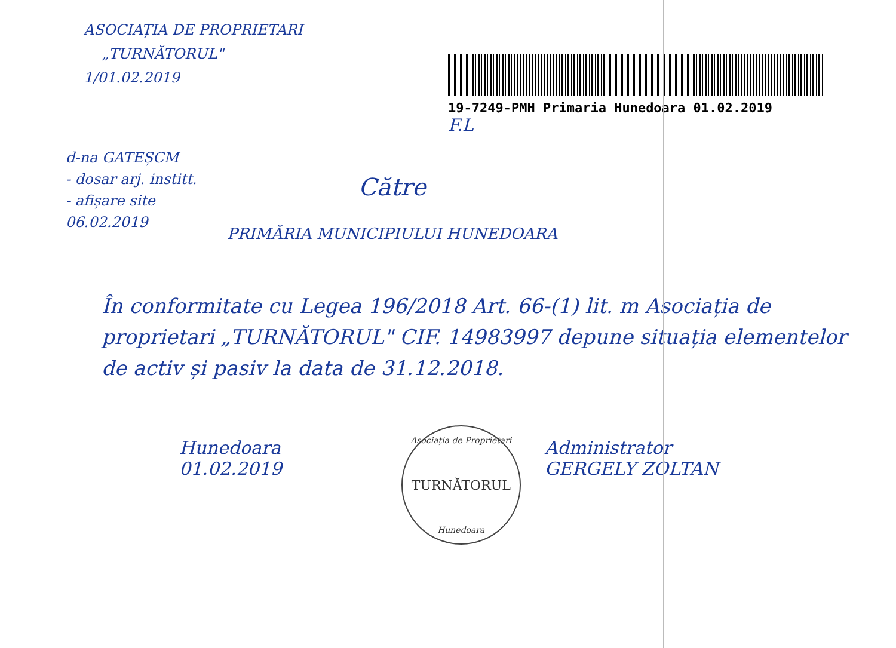ASOCIAȚIA DE PROPRIETARI
„TURNĂTORUL"
1/01.02.2019
19-7249-PMH Primaria Hunedoara 01.02.2019
F.L
d-na GATEȘCM
- dosar arj. institt.
- afișare site
06.02.2019
Către
PRIMĂRIA MUNICIPIULUI HUNEDOARA
În conformitate cu Legea 196/2018 Art. 66-(1) lit. m Asociația de proprietari „TURNĂTORUL" CIF. 14983997 depune situația elementelor de activ și pasiv la data de 31.12.2018.
Hunedoara
01.02.2019
Asociația de Proprietari
TURNĂTORUL
Hunedoara
Administrator
GERGELY ZOLTAN